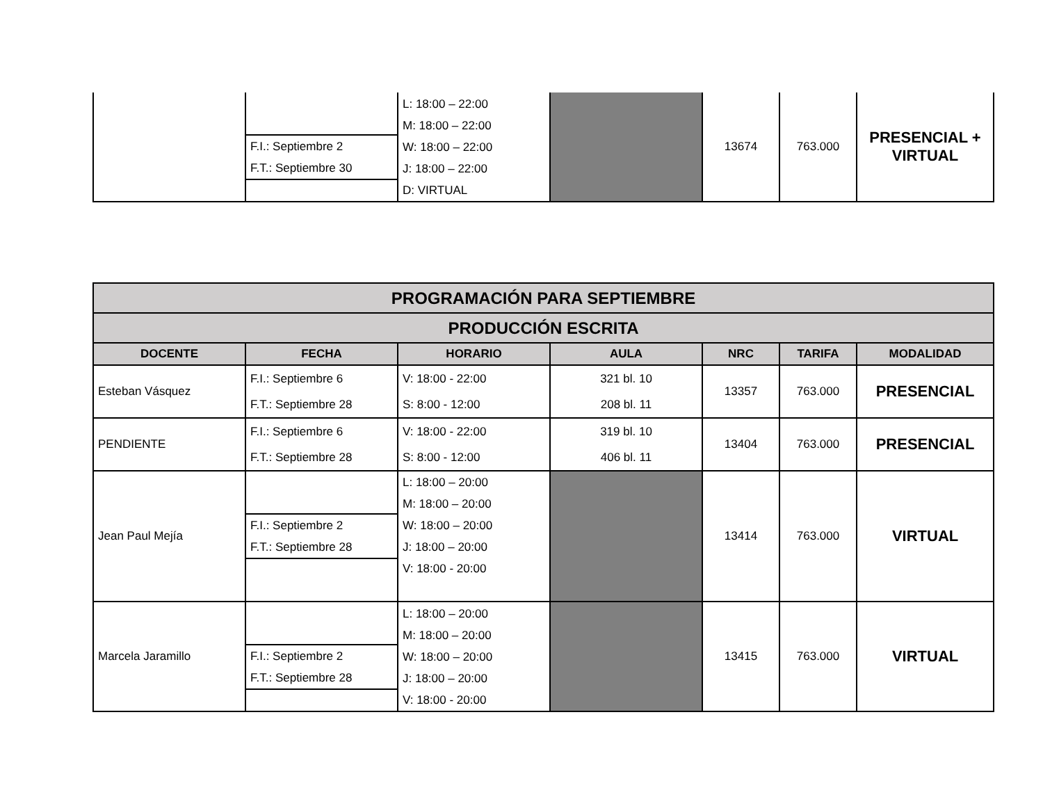| | F.I.: Septiembre 2 F.T.: Septiembre 30 | L: 18:00 – 22:00 M: 18:00 – 22:00 W: 18:00 – 22:00 J: 18:00 – 22:00 D: VIRTUAL | | 13674 | 763.000 | PRESENCIAL + VIRTUAL |
| PROGRAMACIÓN PARA SEPTIEMBRE | | | | | | |
| PRODUCCIÓN ESCRITA | | | | | | |
| DOCENTE | FECHA | HORARIO | AULA | NRC | TARIFA | MODALIDAD |
| Esteban Vásquez | F.I.: Septiembre 6 F.T.: Septiembre 28 | V: 18:00 - 22:00 S: 8:00 - 12:00 | 321 bl. 10 208 bl. 11 | 13357 | 763.000 | PRESENCIAL |
| PENDIENTE | F.I.: Septiembre 6 F.T.: Septiembre 28 | V: 18:00 - 22:00 S: 8:00 - 12:00 | 319 bl. 10 406 bl. 11 | 13404 | 763.000 | PRESENCIAL |
| Jean Paul Mejía | F.I.: Septiembre 2 F.T.: Septiembre 28 | L: 18:00 – 20:00 M: 18:00 – 20:00 W: 18:00 – 20:00 J: 18:00 – 20:00 V: 18:00 - 20:00 | | 13414 | 763.000 | VIRTUAL |
| Marcela Jaramillo | F.I.: Septiembre 2 F.T.: Septiembre 28 | L: 18:00 – 20:00 M: 18:00 – 20:00 W: 18:00 – 20:00 J: 18:00 – 20:00 V: 18:00 - 20:00 | | 13415 | 763.000 | VIRTUAL |